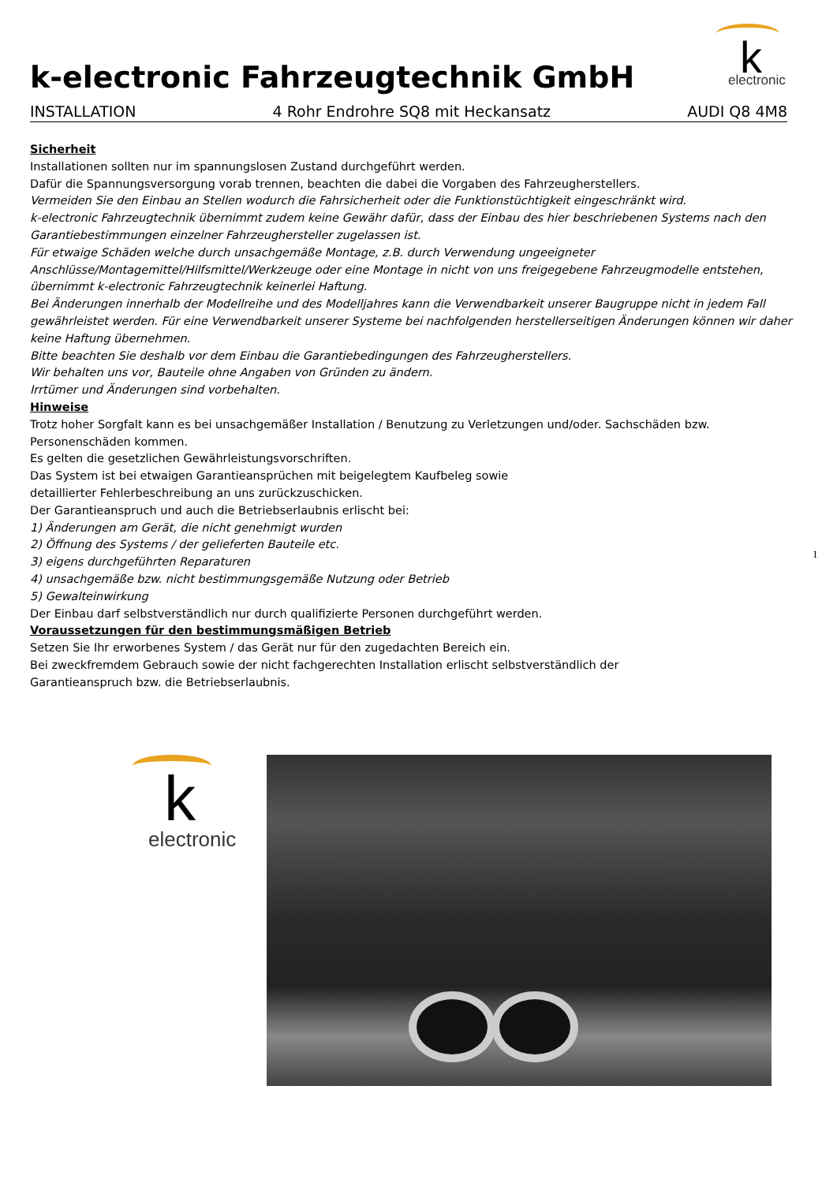k-electronic Fahrzeugtechnik GmbH
k electronic
INSTALLATION 4 Rohr Endrohre SQ8 mit Heckansatz AUDI Q8 4M8
Sicherheit
Installationen sollten nur im spannungslosen Zustand durchgeführt werden.
Dafür die Spannungsversorgung vorab trennen, beachten die dabei die Vorgaben des Fahrzeugherstellers.
Vermeiden Sie den Einbau an Stellen wodurch die Fahrsicherheit oder die Funktionstüchtigkeit eingeschränkt wird.
k-electronic Fahrzeugtechnik übernimmt zudem keine Gewähr dafür, dass der Einbau des hier beschriebenen Systems nach den Garantiebestimmungen einzelner Fahrzeughersteller zugelassen ist.
Für etwaige Schäden welche durch unsachgemäße Montage, z.B. durch Verwendung ungeeigneter Anschlüsse/Montagemittel/Hilfsmittel/Werkzeuge oder eine Montage in nicht von uns freigegebene Fahrzeugmodelle entstehen, übernimmt k-electronic Fahrzeugtechnik keinerlei Haftung.
Bei Änderungen innerhalb der Modellreihe und des Modelljahres kann die Verwendbarkeit unserer Baugruppe nicht in jedem Fall gewährleistet werden. Für eine Verwendbarkeit unserer Systeme bei nachfolgenden herstellerseitigen Änderungen können wir daher keine Haftung übernehmen.
Bitte beachten Sie deshalb vor dem Einbau die Garantiebedingungen des Fahrzeugherstellers.
Wir behalten uns vor, Bauteile ohne Angaben von Gründen zu ändern.
Irrtümer und Änderungen sind vorbehalten.
Hinweise
Trotz hoher Sorgfalt kann es bei unsachgemäßer Installation / Benutzung zu Verletzungen und/oder. Sachschäden bzw.
Personenschäden kommen.
Es gelten die gesetzlichen Gewährleistungsvorschriften.
Das System ist bei etwaigen Garantieansprüchen mit beigelegtem Kaufbeleg sowie
detaillierter Fehlerbeschreibung an uns zurückzuschicken.
Der Garantieanspruch und auch die Betriebserlaubnis erlischt bei:
1) Änderungen am Gerät, die nicht genehmigt wurden
2) Öffnung des Systems / der gelieferten Bauteile etc.
3) eigens durchgeführten Reparaturen
4) unsachgemäße bzw. nicht bestimmungsgemäße Nutzung oder Betrieb
5) Gewalteinwirkung
Der Einbau darf selbstverständlich nur durch qualifizierte Personen durchgeführt werden.
Voraussetzungen für den bestimmungsmäßigen Betrieb
Setzen Sie Ihr erworbenes System / das Gerät nur für den zugedachten Bereich ein.
Bei zweckfremdem Gebrauch sowie der nicht fachgerechten Installation erlischt selbstverständlich der
Garantieanspruch bzw. die Betriebserlaubnis.
k
electronic
1